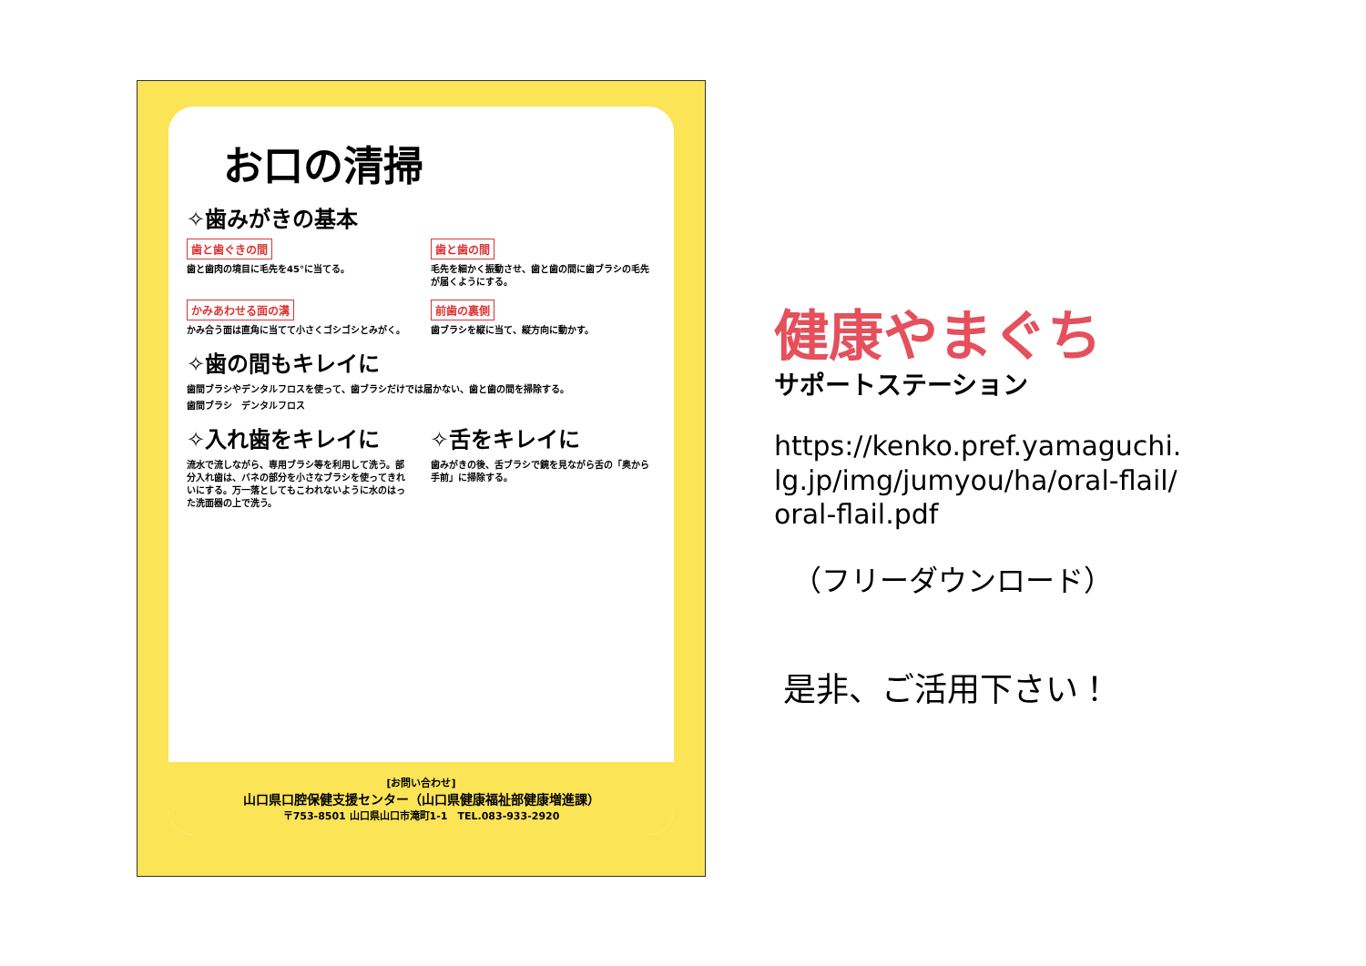お口の清掃
✧歯みがきの基本
歯と歯ぐきの間
歯と歯肉の境目に毛先を45°に当てる。
歯と歯の間
毛先を細かく振動させ、歯と歯の間に歯ブラシの毛先が届くようにする。
かみあわせる面の溝
かみ合う面は直角に当てて小さくゴシゴシとみがく。
前歯の裏側
歯ブラシを縦に当て、縦方向に動かす。
✧歯の間もキレイに
歯間ブラシやデンタルフロスを使って、歯ブラシだけでは届かない、歯と歯の間を掃除する。
歯間ブラシ　デンタルフロス
✧入れ歯をキレイに
流水で流しながら、専用ブラシ等を利用して洗う。部分入れ歯は、バネの部分を小さなブラシを使ってきれいにする。万一落としてもこわれないように水のはった洗面器の上で洗う。
✧舌をキレイに
歯みがきの後、舌ブラシで鏡を見ながら舌の「奥から手前」に掃除する。
[お問い合わせ]
山口県口腔保健支援センター（山口県健康福祉部健康増進課）
〒753-8501 山口県山口市滝町1-1　TEL.083-933-2920
健康やまぐち
サポートステーション
https://kenko.pref.yamaguchi.lg.jp/img/jumyou/ha/oral-flail/oral-flail.pdf
（フリーダウンロード）
是非、ご活用下さい！